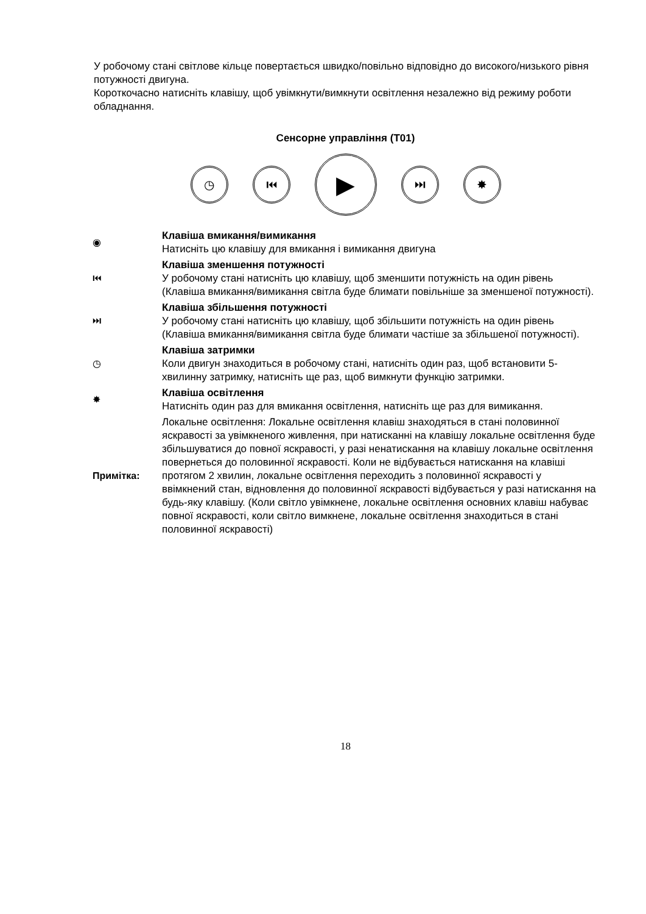У робочому стані світлове кільце повертається швидко/повільно відповідно до високого/низького рівня потужності двигуна.
Короткочасно натисніть клавішу, щоб увімкнути/вимкнути освітлення незалежно від режиму роботи обладнання.
Сенсорне управління (T01)
◷ ⏮
▶
⏭ ✸
| ◉ | Клавіша вмикання/вимикання Натисніть цю клавішу для вмикання і вимикання двигуна |
| ⏮ | Клавіша зменшення потужності У робочому стані натисніть цю клавішу, щоб зменшити потужність на один рівень (Клавіша вмикання/вимикання світла буде блимати повільніше за зменшеної потужності). |
| ⏭ | Клавіша збільшення потужності У робочому стані натисніть цю клавішу, щоб збільшити потужність на один рівень (Клавіша вмикання/вимикання світла буде блимати частіше за збільшеної потужності). |
| ◷ | Клавіша затримки Коли двигун знаходиться в робочому стані, натисніть один раз, щоб встановити 5-хвилинну затримку, натисніть ще раз, щоб вимкнути функцію затримки. |
| ✸ | Клавіша освітлення Натисніть один раз для вмикання освітлення, натисніть ще раз для вимикання. |
| Примітка: | Локальне освітлення: Локальне освітлення клавіш знаходяться в стані половинної яскравості за увімкненого живлення, при натисканні на клавішу локальне освітлення буде збільшуватися до повної яскравості, у разі ненатискання на клавішу локальне освітлення повернеться до половинної яскравості. Коли не відбувається натискання на клавіші протягом 2 хвилин, локальне освітлення переходить з половинної яскравості у ввімкнений стан, відновлення до половинної яскравості відбувається у разі натискання на будь-яку клавішу. (Коли світло увімкнене, локальне освітлення основних клавіш набуває повної яскравості, коли світло вимкнене, локальне освітлення знаходиться в стані половинної яскравості) |
18